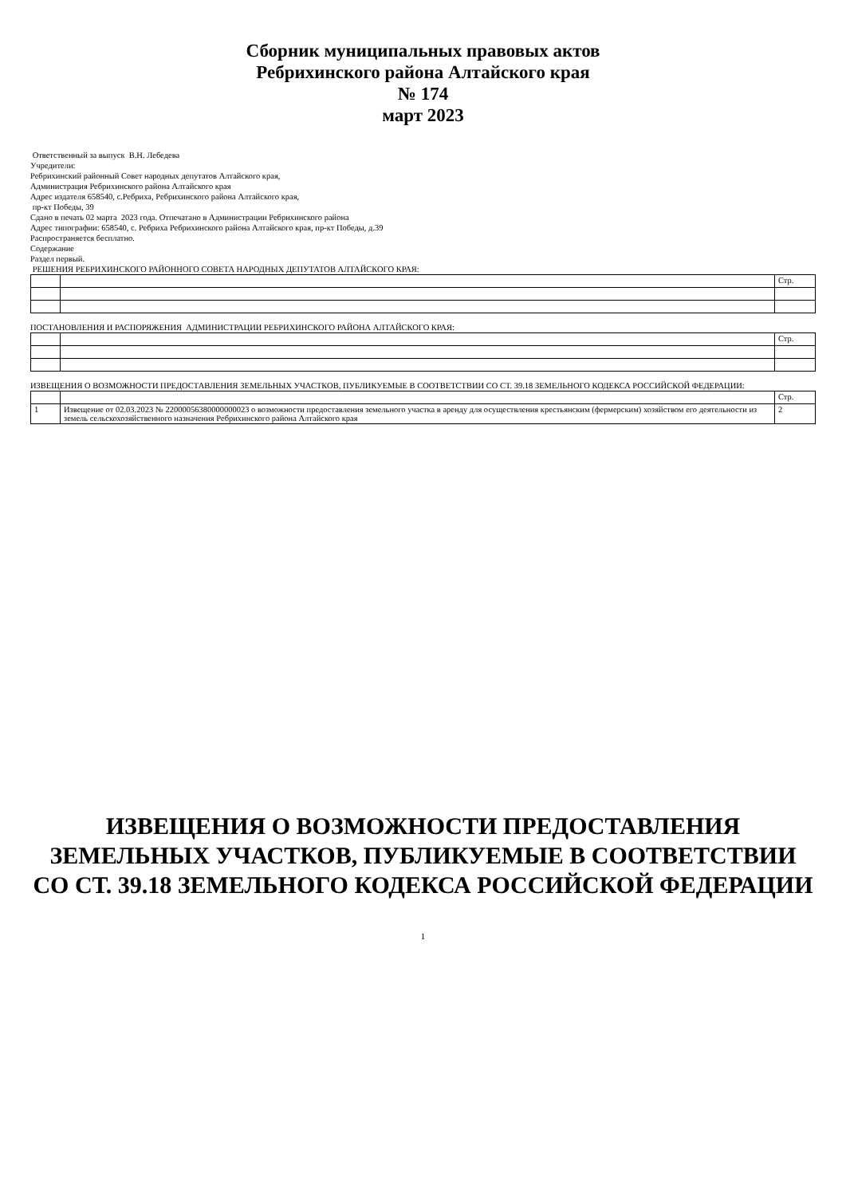Сборник муниципальных правовых актов
Ребрихинского района Алтайского края
№ 174
март 2023
Ответственный за выпуск В.Н. Лебедева
Учредители:
Ребрихинский районный Совет народных депутатов Алтайского края,
Администрация Ребрихинского района Алтайского края
Адрес издателя 658540, с.Ребриха, Ребрихинского района Алтайского края,
пр-кт Победы, 39
Сдано в печать 02 марта 2023 года. Отпечатано в Администрации Ребрихинского района
Адрес типографии: 658540, с. Ребриха Ребрихинского района Алтайского края, пр-кт Победы, д.39
Распространяется бесплатно.
Содержание
Раздел первый.
РЕШЕНИЯ РЕБРИХИНСКОГО РАЙОННОГО СОВЕТА НАРОДНЫХ ДЕПУТАТОВ АЛТАЙСКОГО КРАЯ:
| | | Стр. |
ПОСТАНОВЛЕНИЯ И РАСПОРЯЖЕНИЯ АДМИНИСТРАЦИИ РЕБРИХИНСКОГО РАЙОНА АЛТАЙСКОГО КРАЯ:
| | | Стр. |
ИЗВЕЩЕНИЯ О ВОЗМОЖНОСТИ ПРЕДОСТАВЛЕНИЯ ЗЕМЕЛЬНЫХ УЧАСТКОВ, ПУБЛИКУЕМЫЕ В СООТВЕТСТВИИ СО СТ. 39.18 ЗЕМЕЛЬНОГО КОДЕКСА РОССИЙСКОЙ ФЕДЕРАЦИИ:
| | | Стр. |
| 1 | Извещение от 02.03.2023 № 22000056380000000023 о возможности предоставления земельного участка в аренду для осуществления крестьянским (фермерским) хозяйством его деятельности из земель сельскохозяйственного назначения Ребрихинского района Алтайского края | 2 |
ИЗВЕЩЕНИЯ О ВОЗМОЖНОСТИ ПРЕДОСТАВЛЕНИЯ ЗЕМЕЛЬНЫХ УЧАСТКОВ, ПУБЛИКУЕМЫЕ В СООТВЕТСТВИИ СО СТ. 39.18 ЗЕМЕЛЬНОГО КОДЕКСА РОССИЙСКОЙ ФЕДЕРАЦИИ
1